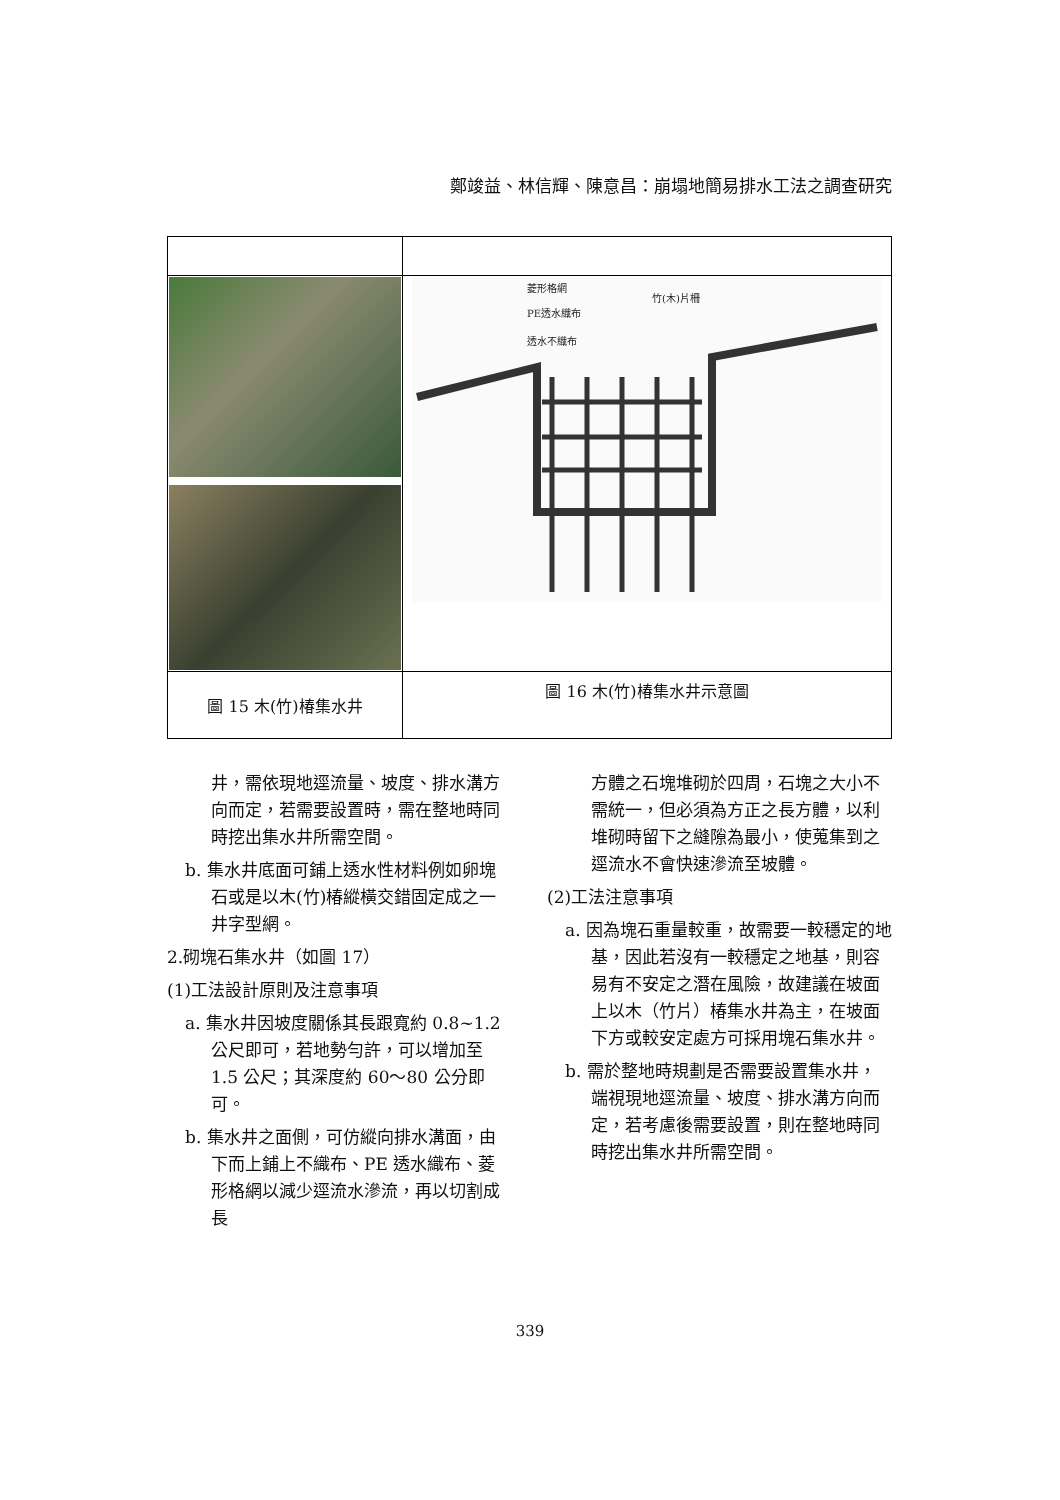鄭竣益、林信輝、陳意昌：崩塌地簡易排水工法之調查研究
| | 菱形格網 PE透水織布 透水不織布 竹(木)片柵 |
| 圖 15 木(竹)椿集水井 | 圖 16 木(竹)椿集水井示意圖 |
井，需依現地逕流量、坡度、排水溝方向而定，若需要設置時，需在整地時同時挖出集水井所需空間。
b. 集水井底面可鋪上透水性材料例如卵塊石或是以木(竹)椿縱橫交錯固定成之一井字型網。
2.砌塊石集水井（如圖 17）
(1)工法設計原則及注意事項
a. 集水井因坡度關係其長跟寬約 0.8~1.2 公尺即可，若地勢勻許，可以增加至 1.5 公尺；其深度約 60～80 公分即可。
b. 集水井之面側，可仿縱向排水溝面，由下而上鋪上不織布、PE 透水織布、菱形格網以減少逕流水滲流，再以切割成長
方體之石塊堆砌於四周，石塊之大小不需統一，但必須為方正之長方體，以利堆砌時留下之縫隙為最小，使蒐集到之逕流水不會快速滲流至坡體。
(2)工法注意事項
a. 因為塊石重量較重，故需要一較穩定的地基，因此若沒有一較穩定之地基，則容易有不安定之潛在風險，故建議在坡面上以木（竹片）椿集水井為主，在坡面下方或較安定處方可採用塊石集水井。
b. 需於整地時規劃是否需要設置集水井，端視現地逕流量、坡度、排水溝方向而定，若考慮後需要設置，則在整地時同時挖出集水井所需空間。
339